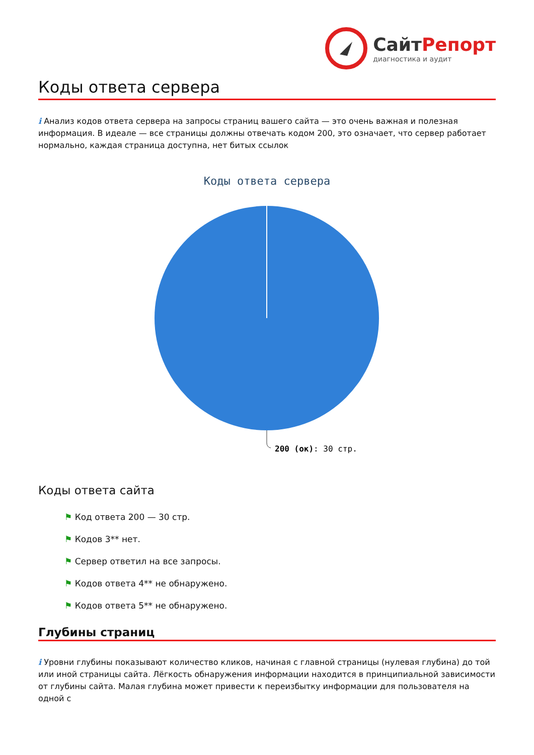СайтРепорт
диагностика и аудит
Коды ответа сервера
i Анализ кодов ответа сервера на запросы страниц вашего сайта — это очень важная и полезная информация. В идеале — все страницы должны отвечать кодом 200, это означает, что сервер работает нормально, каждая страница доступна, нет битых ссылок
Коды ответа сервера
200 (ок): 30 стр.
Коды ответа сайта
⚑ Код ответа 200 — 30 стр.
⚑ Кодов 3** нет.
⚑ Сервер ответил на все запросы.
⚑ Кодов ответа 4** не обнаружено.
⚑ Кодов ответа 5** не обнаружено.
Глубины страниц
i Уровни глубины показывают количество кликов, начиная с главной страницы (нулевая глубина) до той или иной страницы сайта. Лёгкость обнаружения информации находится в принципиальной зависимости от глубины сайта. Малая глубина может привести к переизбытку информации для пользователя на одной с